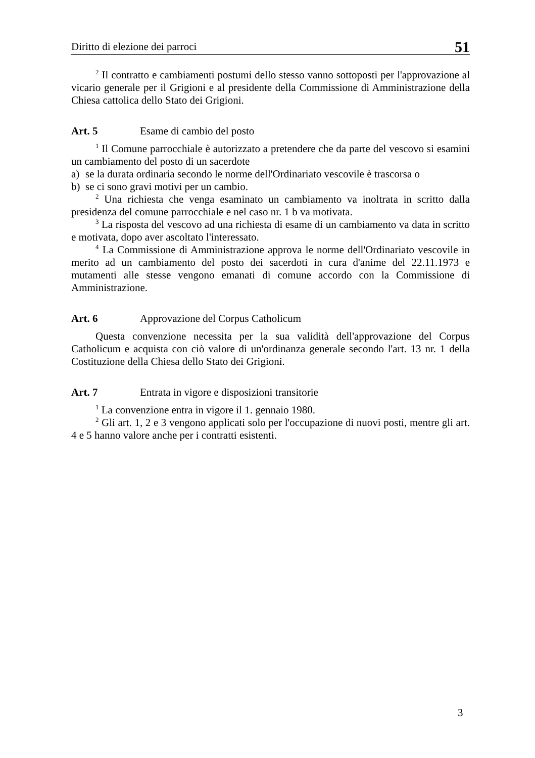Diritto di elezione dei parroci 51
<sup>2</sup> Il contratto e cambiamenti postumi dello stesso vanno sottoposti per l'approvazione al vicario generale per il Grigioni e al presidente della Commissione di Amministrazione della Chiesa cattolica dello Stato dei Grigioni.
Art. 5 Esame di cambio del posto
<sup>1</sup> Il Comune parrocchiale è autorizzato a pretendere che da parte del vescovo si esamini un cambiamento del posto di un sacerdote
a) se la durata ordinaria secondo le norme dell'Ordinariato vescovile è trascorsa o
b) se ci sono gravi motivi per un cambio.
<sup>2</sup> Una richiesta che venga esaminato un cambiamento va inoltrata in scritto dalla presidenza del comune parrocchiale e nel caso nr. 1 b va motivata.
<sup>3</sup> La risposta del vescovo ad una richiesta di esame di un cambiamento va data in scritto e motivata, dopo aver ascoltato l'interessato.
<sup>4</sup> La Commissione di Amministrazione approva le norme dell'Ordinariato vescovile in merito ad un cambiamento del posto dei sacerdoti in cura d'anime del 22.11.1973 e mutamenti alle stesse vengono emanati di comune accordo con la Commissione di Amministrazione.
Art. 6 Approvazione del Corpus Catholicum
Questa convenzione necessita per la sua validità dell'approvazione del Corpus Catholicum e acquista con ciò valore di un'ordinanza generale secondo l'art. 13 nr. 1 della Costituzione della Chiesa dello Stato dei Grigioni.
Art. 7 Entrata in vigore e disposizioni transitorie
<sup>1</sup> La convenzione entra in vigore il 1. gennaio 1980.
<sup>2</sup> Gli art. 1, 2 e 3 vengono applicati solo per l'occupazione di nuovi posti, mentre gli art. 4 e 5 hanno valore anche per i contratti esistenti.
3